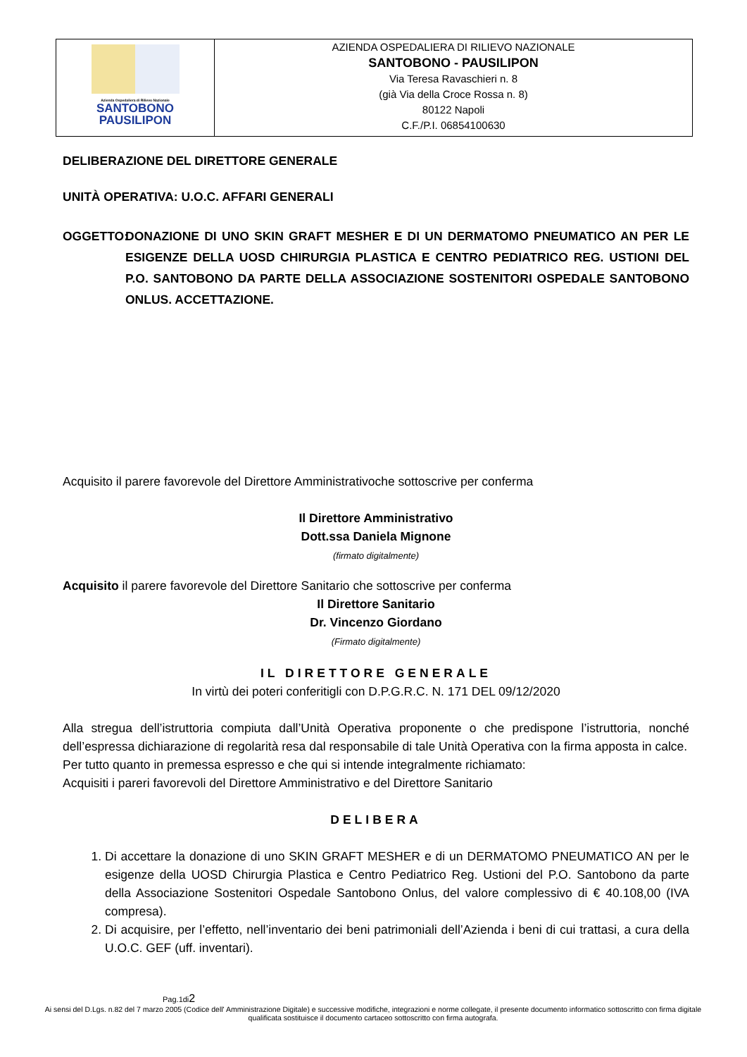Azienda Ospedaliera di Rilievo Nazionale
SANTOBONO
PAUSILIPON
AZIENDA OSPEDALIERA DI RILIEVO NAZIONALE
SANTOBONO - PAUSILIPON
Via Teresa Ravaschieri n. 8
(già Via della Croce Rossa n. 8)
80122 Napoli
C.F./P.I. 06854100630
DELIBERAZIONE DEL DIRETTORE GENERALE
UNITÀ OPERATIVA: U.O.C. AFFARI GENERALI
OGGETTO: DONAZIONE DI UNO SKIN GRAFT MESHER E DI UN DERMATOMO PNEUMATICO AN PER LE ESIGENZE DELLA UOSD CHIRURGIA PLASTICA E CENTRO PEDIATRICO REG. USTIONI DEL P.O. SANTOBONO DA PARTE DELLA ASSOCIAZIONE SOSTENITORI OSPEDALE SANTOBONO ONLUS. ACCETTAZIONE.
Acquisito il parere favorevole del Direttore Amministrativoche sottoscrive per conferma
Il Direttore Amministrativo
Dott.ssa Daniela Mignone
(firmato digitalmente)
Acquisito il parere favorevole del Direttore Sanitario che sottoscrive per conferma
Il Direttore Sanitario
Dr. Vincenzo Giordano
(Firmato digitalmente)
IL DIRETTORE GENERALE
In virtù dei poteri conferitigli con D.P.G.R.C. N. 171 DEL 09/12/2020
Alla stregua dell’istruttoria compiuta dall’Unità Operativa proponente o che predispone l’istruttoria, nonché dell’espressa dichiarazione di regolarità resa dal responsabile di tale Unità Operativa con la firma apposta in calce.
Per tutto quanto in premessa espresso e che qui si intende integralmente richiamato:
Acquisiti i pareri favorevoli del Direttore Amministrativo e del Direttore Sanitario
DELIBERA
1. Di accettare la donazione di uno SKIN GRAFT MESHER e di un DERMATOMO PNEUMATICO AN per le esigenze della UOSD Chirurgia Plastica e Centro Pediatrico Reg. Ustioni del P.O. Santobono da parte della Associazione Sostenitori Ospedale Santobono Onlus, del valore complessivo di € 40.108,00 (IVA compresa).
2. Di acquisire, per l’effetto, nell’inventario dei beni patrimoniali dell’Azienda i beni di cui trattasi, a cura della U.O.C. GEF (uff. inventari).
Pag.1di2
Ai sensi del D.Lgs. n.82 del 7 marzo 2005 (Codice dell' Amministrazione Digitale) e successive modifiche, integrazioni e norme collegate, il presente documento informatico sottoscritto con firma digitale qualificata sostituisce il documento cartaceo sottoscritto con firma autografa.